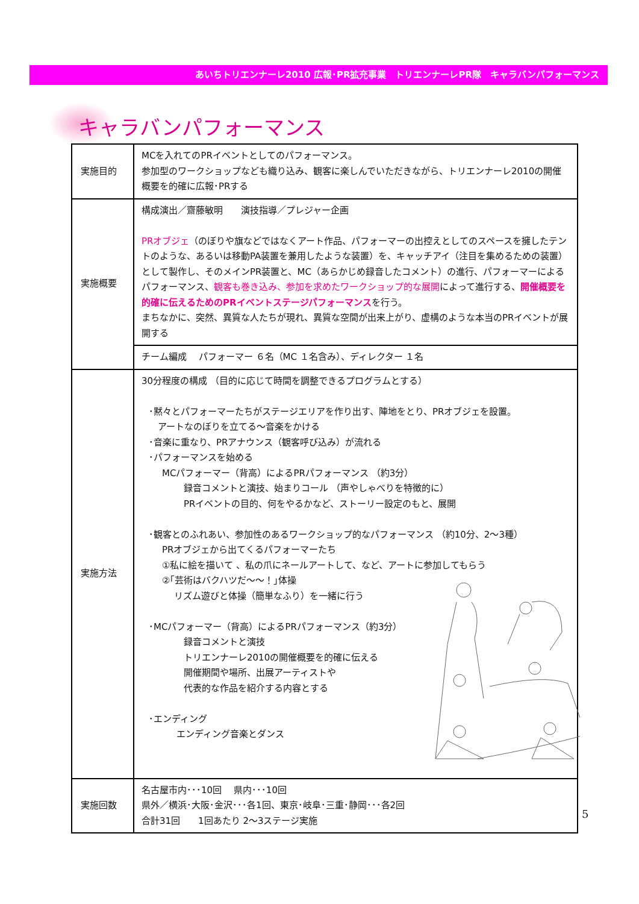あいちトリエンナーレ2010 広報･PR拡充事業　トリエンナーレPR隊　キャラバンパフォーマンス
キャラバンパフォーマンス
| 実施目的 | MCを入れてのPRイベントとしてのパフォーマンス。 参加型のワークショップなども織り込み、観客に楽しんでいただきながら、トリエンナーレ2010の開催概要を的確に広報･PRする |
| 実施概要 | 構成演出／齋藤敏明 演技指導／プレジャー企画 PRオブジェ （のぼりや旗などではなくアート作品、パフォーマーの出控えとしてのスペースを擁したテントのような、あるいは移動PA装置を兼用したような装置）を、キャッチアイ（注目を集めるための装置）として製作し、そのメインPR装置と、MC（あらかじめ録音したコメント）の進行、パフォーマーによるパフォーマンス、 観客も巻き込み、参加を求めたワークショップ的な展開 によって進行する、 開催概要を的確に伝えるためのPRイベントステージパフォーマンス を行う。 まちなかに、突然、異質な人たちが現れ、異質な空間が出来上がり、虚構のような本当のPRイベントが展開する |
| | チーム編成 パフォーマー ６名（MC １名含み）、ディレクター １名 |
| 実施方法 | 30分程度の構成 （目的に応じて時間を調整できるプログラムとする） ･黙々とパフォーマーたちがステージエリアを作り出す、陣地をとり、PRオブジェを設置。 アートなのぼりを立てる～音楽をかける ･音楽に重なり、PRアナウンス（観客呼び込み）が流れる ･パフォーマンスを始める MCパフォーマー（背高）によるPRパフォーマンス （約3分） 録音コメントと演技、始まりコール （声やしゃべりを特徴的に） PRイベントの目的、何をやるかなど、ストーリー設定のもと、展開 ･観客とのふれあい、参加性のあるワークショップ的なパフォーマンス （約10分、2～3種） PRオブジェから出てくるパフォーマーたち ①私に絵を描いて 、私の爪にネールアートして、など、アートに参加してもらう ②｢芸術はバクハツだ～～！｣体操 リズム遊びと体操（簡単なふり）を一緒に行う ･MCパフォーマー（背高）によるPRパフォーマンス（約3分） 録音コメントと演技 トリエンナーレ2010の開催概要を的確に伝える 開催期間や場所、出展アーティストや 代表的な作品を紹介する内容とする ･エンディング エンディング音楽とダンス |
| 実施回数 | 名古屋市内･･･10回 県内･･･10回 県外／横浜･大阪･金沢･･･各1回、東京･岐阜･三重･静岡･･･各2回 合計31回 1回あたり 2～3ステージ実施 |
5